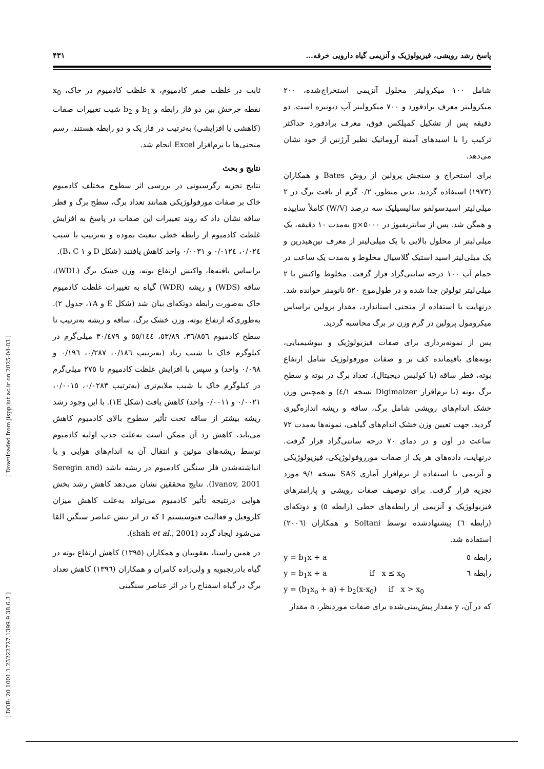پاسخ رشد رویشی، فیزیولوژیک و آنزیمی گیاه دارویی خرفه... ۴۳۱
شامل ۱۰۰ میکرولیتر محلول آنزیمی استخراج‌شده، ۲۰۰ میکرولیتر معرف برادفورد و ۷۰۰ میکرولیتر آب دیونیزه است. دو دقیقه پس از تشکیل کمپلکس فوق، معرف برادفورد حداکثر ترکیب را با اسیدهای آمینه آروماتیک نظیر آرژنین از خود نشان می‌دهد.
برای استخراج و سنجش پرولین از روش Bates و همکاران (۱۹۷۳) استفاده گردید. بدین منظور، ۰/۲ گرم از بافت برگ در ۲ میلی‌لیتر اسیدسولفو سالیسیلیک سه درصد (W/V) کاملاً ساییده و همگن شد. پس از سانتریفیوژ در ۵۰۰۰×g به‌مدت ۱۰ دقیقه، یک میلی‌لیتر از محلول بالایی با یک میلی‌لیتر از معرف نین‌هیدرین و یک میلی‌لیتر اسید استیک گلاسیال مخلوط و به‌مدت یک ساعت در حمام آب ۱۰۰ درجه سانتی‌گراد قرار گرفت. مخلوط واکنش با ۲ میلی‌لیتر تولوئن جدا شده و در طول‌موج ۵۲۰ نانومتر خوانده شد. درنهایت با استفاده از منحنی استاندارد، مقدار پرولین براساس میکرومول پرولین در گرم وزن تر برگ محاسبه گردید.
پس از نمونه‌برداری برای صفات فیزیولوژیک و بیوشیمیایی، بوته‌های باقیمانده کف بر و صفات مورفولوژیک شامل ارتفاع بوته، قطر ساقه (با کولیس دیجیتال)، تعداد برگ در بوته و سطح برگ بوته (با نرم‌افزار Digimaizer نسخه ٤/١) و همچنین وزن خشک اندام‌های رویشی شامل برگ، ساقه و ریشه اندازه‌گیری گردید. جهت تعیین وزن خشک اندام‌های گیاهی، نمونه‌ها به‌مدت ۷۲ ساعت در آون و در دمای ۷۰ درجه سانتی‌گراد قرار گرفت. درنهایت، داده‌های هر یک از صفات مورروفولوژیکی، فیزیولوژیکی و آنزیمی با استفاده از نرم‌افزار آماری SAS نسخه ۹/۱ مورد تجزیه قرار گرفت. برای توصیف صفات رویشی و پارامترهای فیزیولوژیک و آنزیمی از رابطه‌های خطی (رابطه ٥) و دوتکه‌ای (رابطه ٦) پیشنهادشده توسط Soltani و همکاران (۲۰۰٦) استفاده شد.
y = b<sub>1</sub>x + a رابطه ٥
y = b<sub>1</sub>x + a if x ≤ x<sub>0</sub> رابطه ٦
y = (b<sub>1</sub>x<sub>o</sub> + a) + b<sub>2</sub>(x-x<sub>0</sub>) if x > x<sub>0</sub>
که در آن، y مقدار پیش‌بینی‌شده برای صفات موردنظر، a مقدار
ثابت در غلظت صفر کادمیوم، x غلظت کادمیوم در خاک، x<sub>0</sub> نقطه چرخش بین دو فاز رابطه و b<sub>1</sub> و b<sub>2</sub> شیب تغییرات صفات (کاهشی یا افزایشی) به‌ترتیب در فاز یک و دو رابطه هستند. رسم منحنی‌ها با نرم‌افزار Excel انجام شد.
نتایج و بحث
نتایج تجزیه رگرسیونی در بررسی اثر سطوح مختلف کادمیوم خاک بر صفات مورفولوژیکی همانند تعداد برگ، سطح برگ و قطر ساقه نشان داد که روند تغییرات این صفات در پاسخ به افزایش غلظت کادمیوم از رابطه خطی تبعیت نموده و به‌ترتیب با شیب ۰/۰۲٤، ۰/۰۱۲٤ و ۰/۰۰۳۱ واحد کاهش یافتند (شکل D و B، C ۱).
براساس یافته‌ها، واکنش ارتفاع بوته، وزن خشک برگ (WDL)، ساقه (WDS) و ریشه (WDR) گیاه به تغییرات غلظت کادمیوم خاک به‌صورت رابطه دوتکه‌ای بیان شد (شکل E و ۱A، جدول ۲). به‌طوری‌که ارتفاع بوته، وزن خشک برگ، ساقه و ریشه به‌ترتیب تا سطح کادمیوم ۳٦/۸٥٦، ٥۳/۸۹، ٥٥/۱٤٤ و ۳۰/٤۷۹ میلی‌گرم در کیلوگرم خاک با شیب زیاد (به‌ترتیب ۰/۱۸٦، ۰/۲۸۷، ۰/۱۹٦ و ۰/۰۹۸ واحد) و سپس با افزایش غلظت کادمیوم تا ۲۷٥ میلی‌گرم در کیلوگرم خاک با شیب ملایم‌تری (به‌ترتیب ۰/۰۲۸۳، ۰/۰۰۱٥، ۰/۰۰۲۱ و ۰/۰۰۱۱ واحد) کاهش یافت (شکل ۱E). با این وجود رشد ریشه بیشتر از ساقه تحت تأثیر سطوح بالای کادمیوم کاهش می‌یابد، کاهش رد آن ممکن است به‌علت جذب اولیه کادمیوم توسط ریشه‌های موئین و انتقال آن به اندام‌های هوایی و یا انباشته‌شدن فلز سنگین کادمیوم در ریشه باشد (Seregin and Ivanov, 2001). نتایج محققین نشان می‌دهد کاهش رشد بخش هوایی درنتیجه تأثیر کادمیوم می‌تواند به‌علت کاهش میزان کلروفیل و فعالیت فتوسیستم I که در اثر تنش عناصر سنگین القا می‌شود ایجاد گردد (shah et al., 2001).
در همین راستا، یعقوبیان و همکاران (۱۳۹٥) کاهش ارتفاع بوته در گیاه بادرنجبویه و ولی‌زاده کامران و همکاران (۱۳۹٦) کاهش تعداد برگ در گیاه اسفناج را در اثر عناصر سنگینی
[ Downloaded from jispp.iut.ac.ir on 2025-04-03 ]
[ DOR: 20.1001.1.23222727.1399.9.38.6.3 ]